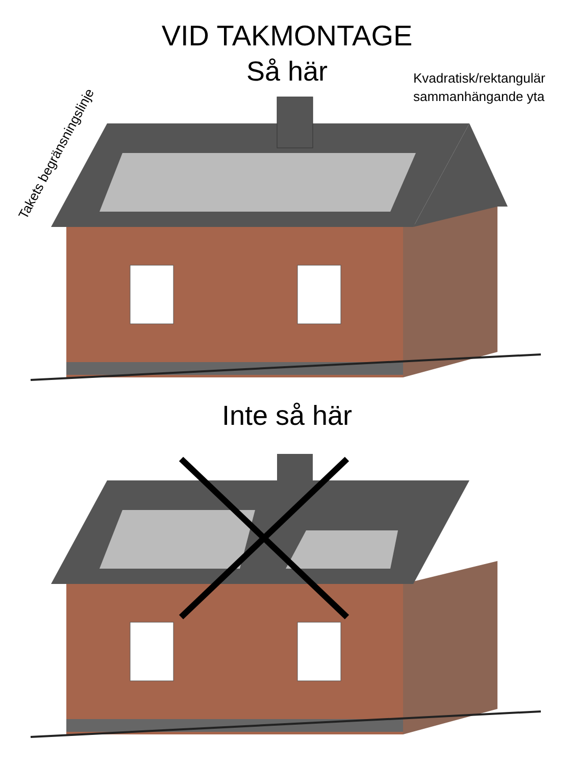VID TAKMONTAGE
Så här
Kvadratisk/rektangulär
sammanhängande yta
Takets begränsningslinje
Inte så här